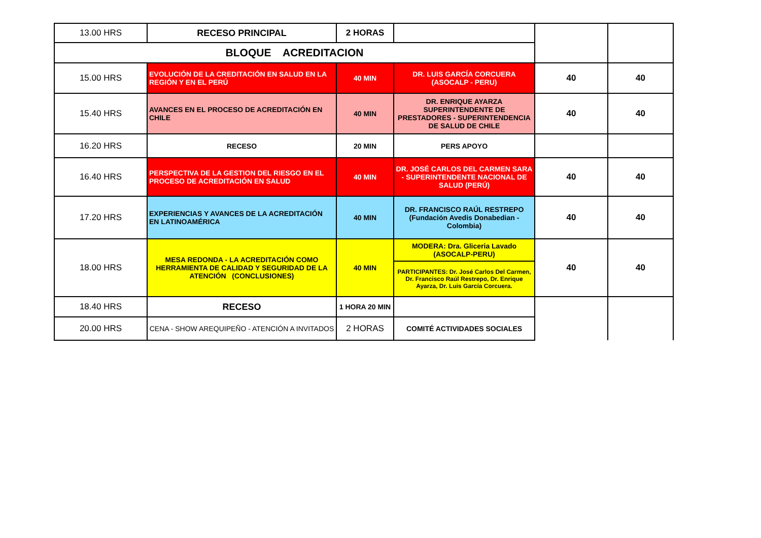| 13.00 HRS | RECESO PRINCIPAL | 2 HORAS | | | |
| BLOQUE ACREDITACION | | | | | |
| 15.00 HRS | EVOLUCIÓN DE LA CREDITACIÓN EN SALUD EN LA REGIÓN Y EN EL PERÚ | 40 MIN | DR. LUIS GARCÍA CORCUERA (ASOCALP - PERU) | 40 | 40 |
| 15.40 HRS | AVANCES EN EL PROCESO DE ACREDITACIÓN EN CHILE | 40 MIN | DR. ENRIQUE AYARZA SUPERINTENDENTE DE PRESTADORES - SUPERINTENDENCIA DE SALUD DE CHILE | 40 | 40 |
| 16.20 HRS | RECESO | 20 MIN | PERS APOYO | | |
| 16.40 HRS | PERSPECTIVA DE LA GESTION DEL RIESGO EN EL PROCESO DE ACREDITACIÓN EN SALUD | 40 MIN | DR. JOSÉ CARLOS DEL CARMEN SARA - SUPERINTENDENTE NACIONAL DE SALUD (PERÚ) | 40 | 40 |
| 17.20 HRS | EXPERIENCIAS Y AVANCES DE LA ACREDITACIÓN EN LATINOAMÉRICA | 40 MIN | DR. FRANCISCO RAÚL RESTREPO (Fundación Avedis Donabedian - Colombia) | 40 | 40 |
| 18.00 HRS | MESA REDONDA - LA ACREDITACIÓN COMO HERRAMIENTA DE CALIDAD Y SEGURIDAD DE LA ATENCIÓN (CONCLUSIONES) | 40 MIN | MODERA: Dra. Gliceria Lavado (ASOCALP-PERU) | 40 | 40 |
| | | | PARTICIPANTES: Dr. José Carlos Del Carmen, Dr. Francisco Raúl Restrepo, Dr. Enrique Ayarza, Dr. Luis García Corcuera. | | |
| 18.40 HRS | RECESO | 1 HORA 20 MIN | | | |
| 20.00 HRS | CENA - SHOW AREQUIPEÑO - ATENCIÓN A INVITADOS | 2 HORAS | COMITÉ ACTIVIDADES SOCIALES | | |